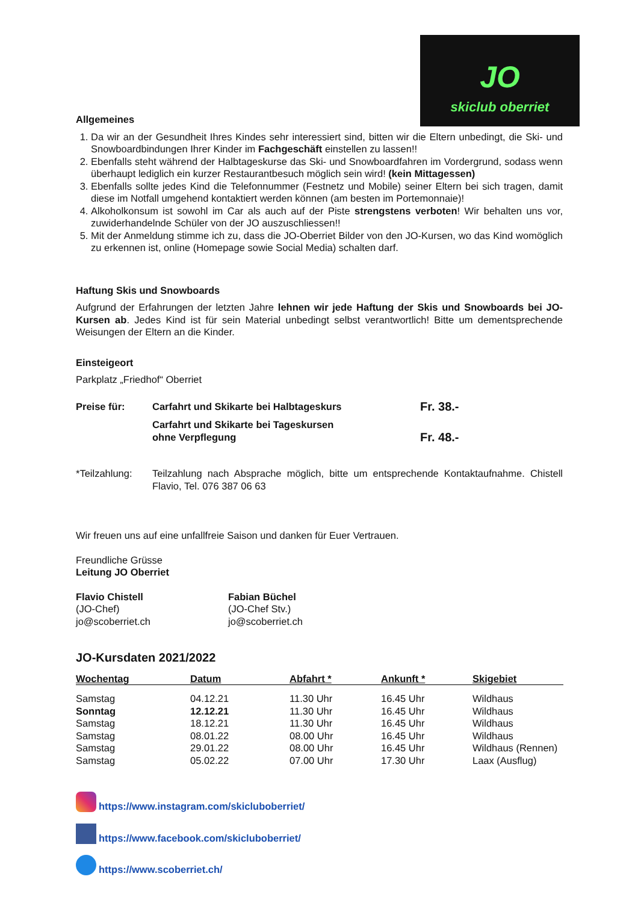JO
skiclub oberriet
Allgemeines
1. Da wir an der Gesundheit Ihres Kindes sehr interessiert sind, bitten wir die Eltern unbedingt, die Ski- und Snowboardbindungen Ihrer Kinder im Fachgeschäft einstellen zu lassen!!
2. Ebenfalls steht während der Halbtageskurse das Ski- und Snowboardfahren im Vordergrund, sodass wenn überhaupt lediglich ein kurzer Restaurantbesuch möglich sein wird! (kein Mittagessen)
3. Ebenfalls sollte jedes Kind die Telefonnummer (Festnetz und Mobile) seiner Eltern bei sich tragen, damit diese im Notfall umgehend kontaktiert werden können (am besten im Portemonnaie)!
4. Alkoholkonsum ist sowohl im Car als auch auf der Piste strengstens verboten! Wir behalten uns vor, zuwiderhandelnde Schüler von der JO auszuschliessen!!
5. Mit der Anmeldung stimme ich zu, dass die JO-Oberriet Bilder von den JO-Kursen, wo das Kind womöglich zu erkennen ist, online (Homepage sowie Social Media) schalten darf.
Haftung Skis und Snowboards
Aufgrund der Erfahrungen der letzten Jahre lehnen wir jede Haftung der Skis und Snowboards bei JO-Kursen ab. Jedes Kind ist für sein Material unbedingt selbst verantwortlich! Bitte um dementsprechende Weisungen der Eltern an die Kinder.
Einsteigeort
Parkplatz „Friedhof“ Oberriet
| Preise für: | Carfahrt und Skikarte bei Halbtageskurs | Fr. 38.- |
| | Carfahrt und Skikarte bei Tageskursen ohne Verpflegung | Fr. 48.- |
| *Teilzahlung: | Teilzahlung nach Absprache möglich, bitte um entsprechende Kontaktaufnahme. Chistell Flavio, Tel. 076 387 06 63 |
Wir freuen uns auf eine unfallfreie Saison und danken für Euer Vertrauen.
Freundliche Grüsse
Leitung JO Oberriet
| Flavio Chistell (JO-Chef) jo@scoberriet.ch | Fabian Büchel (JO-Chef Stv.) jo@scoberriet.ch |
JO-Kursdaten 2021/2022
| Wochentag | Datum | Abfahrt * | Ankunft * | Skigebiet |
| --- | --- | --- | --- | --- |
| Samstag | 04.12.21 | 11.30 Uhr | 16.45 Uhr | Wildhaus |
| Sonntag | 12.12.21 | 11.30 Uhr | 16.45 Uhr | Wildhaus |
| Samstag | 18.12.21 | 11.30 Uhr | 16.45 Uhr | Wildhaus |
| Samstag | 08.01.22 | 08.00 Uhr | 16.45 Uhr | Wildhaus |
| Samstag | 29.01.22 | 08.00 Uhr | 16.45 Uhr | Wildhaus (Rennen) |
| Samstag | 05.02.22 | 07.00 Uhr | 17.30 Uhr | Laax (Ausflug) |
https://www.instagram.com/skiclubоberriet/
https://www.facebook.com/skiclubоberriet/
https://www.scoberriet.ch/